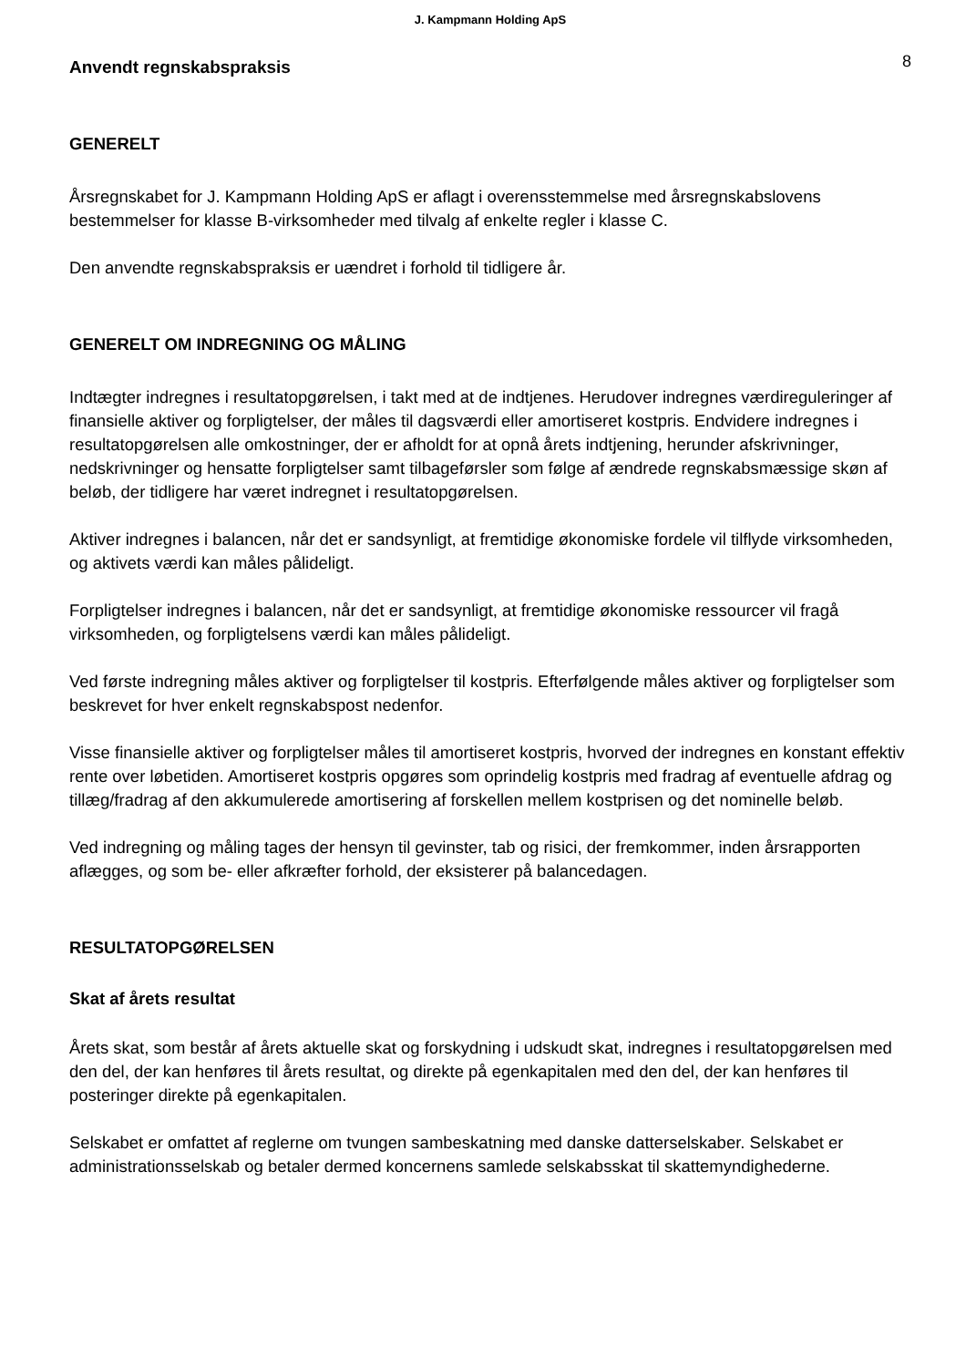J. Kampmann Holding ApS
Anvendt regnskabspraksis
8
GENERELT
Årsregnskabet for J. Kampmann Holding ApS er aflagt i overensstemmelse med årsregnskabslovens bestemmelser for klasse B-virksomheder med tilvalg af enkelte regler i klasse C.
Den anvendte regnskabspraksis er uændret i forhold til tidligere år.
GENERELT OM INDREGNING OG MÅLING
Indtægter indregnes i resultatopgørelsen, i takt med at de indtjenes. Herudover indregnes værdireguleringer af finansielle aktiver og forpligtelser, der måles til dagsværdi eller amortiseret kostpris. Endvidere indregnes i resultatopgørelsen alle omkostninger, der er afholdt for at opnå årets indtjening, herunder afskrivninger, nedskrivninger og hensatte forpligtelser samt tilbageførsler som følge af ændrede regnskabsmæssige skøn af beløb, der tidligere har været indregnet i resultatopgørelsen.
Aktiver indregnes i balancen, når det er sandsynligt, at fremtidige økonomiske fordele vil tilflyde virksomheden, og aktivets værdi kan måles pålideligt.
Forpligtelser indregnes i balancen, når det er sandsynligt, at fremtidige økonomiske ressourcer vil fragå virksomheden, og forpligtelsens værdi kan måles pålideligt.
Ved første indregning måles aktiver og forpligtelser til kostpris. Efterfølgende måles aktiver og forpligtelser som beskrevet for hver enkelt regnskabspost nedenfor.
Visse finansielle aktiver og forpligtelser måles til amortiseret kostpris, hvorved der indregnes en konstant effektiv rente over løbetiden. Amortiseret kostpris opgøres som oprindelig kostpris med fradrag af eventuelle afdrag og tillæg/fradrag af den akkumulerede amortisering af forskellen mellem kostprisen og det nominelle beløb.
Ved indregning og måling tages der hensyn til gevinster, tab og risici, der fremkommer, inden årsrapporten aflægges, og som be- eller afkræfter forhold, der eksisterer på balancedagen.
RESULTATOPGØRELSEN
Skat af årets resultat
Årets skat, som består af årets aktuelle skat og forskydning i udskudt skat, indregnes i resultatopgørelsen med den del, der kan henføres til årets resultat, og direkte på egenkapitalen med den del, der kan henføres til posteringer direkte på egenkapitalen.
Selskabet er omfattet af reglerne om tvungen sambeskatning med danske datterselskaber. Selskabet er administrationsselskab og betaler dermed koncernens samlede selskabsskat til skattemyndighederne.